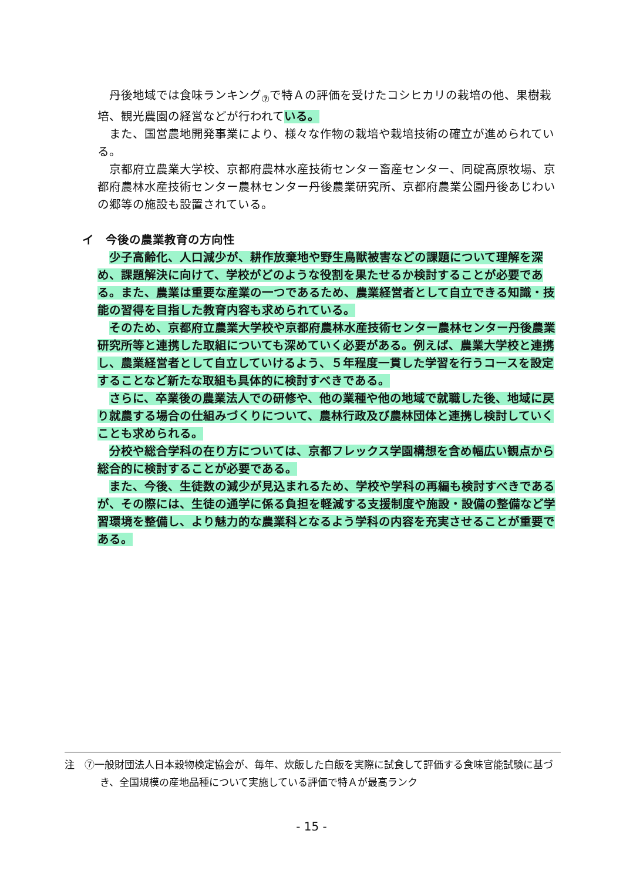丹後地域では食味ランキング<sub>⑦</sub>で特Ａの評価を受けたコシヒカリの栽培の他、果樹栽培、観光農園の経営などが行われている。
また、国営農地開発事業により、様々な作物の栽培や栽培技術の確立が進められている。
京都府立農業大学校、京都府農林水産技術センター畜産センター、同碇高原牧場、京都府農林水産技術センター農林センター丹後農業研究所、京都府農業公園丹後あじわいの郷等の施設も設置されている。
イ　今後の農業教育の方向性
少子高齢化、人口減少が、耕作放棄地や野生鳥獣被害などの課題について理解を深め、課題解決に向けて、学校がどのような役割を果たせるか検討することが必要である。また、農業は重要な産業の一つであるため、農業経営者として自立できる知識・技能の習得を目指した教育内容も求められている。
そのため、京都府立農業大学校や京都府農林水産技術センター農林センター丹後農業研究所等と連携した取組についても深めていく必要がある。例えば、農業大学校と連携し、農業経営者として自立していけるよう、５年程度一貫した学習を行うコースを設定することなど新たな取組も具体的に検討すべきである。
さらに、卒業後の農業法人での研修や、他の業種や他の地域で就職した後、地域に戻り就農する場合の仕組みづくりについて、農林行政及び農林団体と連携し検討していくことも求められる。
分校や総合学科の在り方については、京都フレックス学園構想を含め幅広い観点から総合的に検討することが必要である。
また、今後、生徒数の減少が見込まれるため、学校や学科の再編も検討すべきであるが、その際には、生徒の通学に係る負担を軽減する支援制度や施設・設備の整備など学習環境を整備し、より魅力的な農業科となるよう学科の内容を充実させることが重要である。
注　⑦一般財団法人日本穀物検定協会が、毎年、炊飯した白飯を実際に試食して評価する食味官能試験に基づき、全国規模の産地品種について実施している評価で特Ａが最高ランク
- 15 -